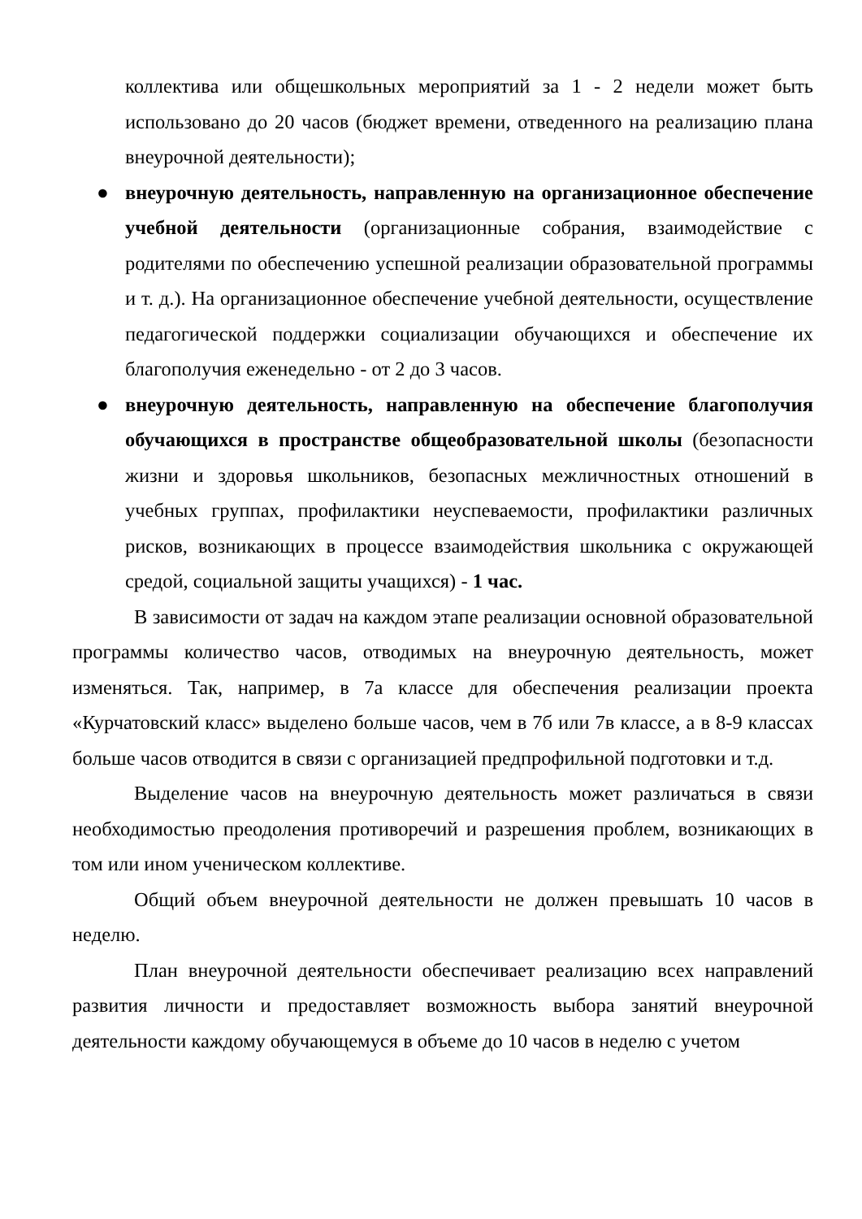коллектива или общешкольных мероприятий за 1 - 2 недели может быть использовано до 20 часов (бюджет времени, отведенного на реализацию плана внеурочной деятельности);
● внеурочную деятельность, направленную на организационное обеспечение учебной деятельности (организационные собрания, взаимодействие с родителями по обеспечению успешной реализации образовательной программы и т. д.). На организационное обеспечение учебной деятельности, осуществление педагогической поддержки социализации обучающихся и обеспечение их благополучия еженедельно - от 2 до 3 часов.
● внеурочную деятельность, направленную на обеспечение благополучия обучающихся в пространстве общеобразовательной школы (безопасности жизни и здоровья школьников, безопасных межличностных отношений в учебных группах, профилактики неуспеваемости, профилактики различных рисков, возникающих в процессе взаимодействия школьника с окружающей средой, социальной защиты учащихся) - 1 час.
В зависимости от задач на каждом этапе реализации основной образовательной программы количество часов, отводимых на внеурочную деятельность, может изменяться. Так, например, в 7а классе для обеспечения реализации проекта «Курчатовский класс» выделено больше часов, чем в 7б или 7в классе, а в 8-9 классах больше часов отводится в связи с организацией предпрофильной подготовки и т.д.
Выделение часов на внеурочную деятельность может различаться в связи необходимостью преодоления противоречий и разрешения проблем, возникающих в том или ином ученическом коллективе.
Общий объем внеурочной деятельности не должен превышать 10 часов в неделю.
План внеурочной деятельности обеспечивает реализацию всех направлений развития личности и предоставляет возможность выбора занятий внеурочной деятельности каждому обучающемуся в объеме до 10 часов в неделю с учетом